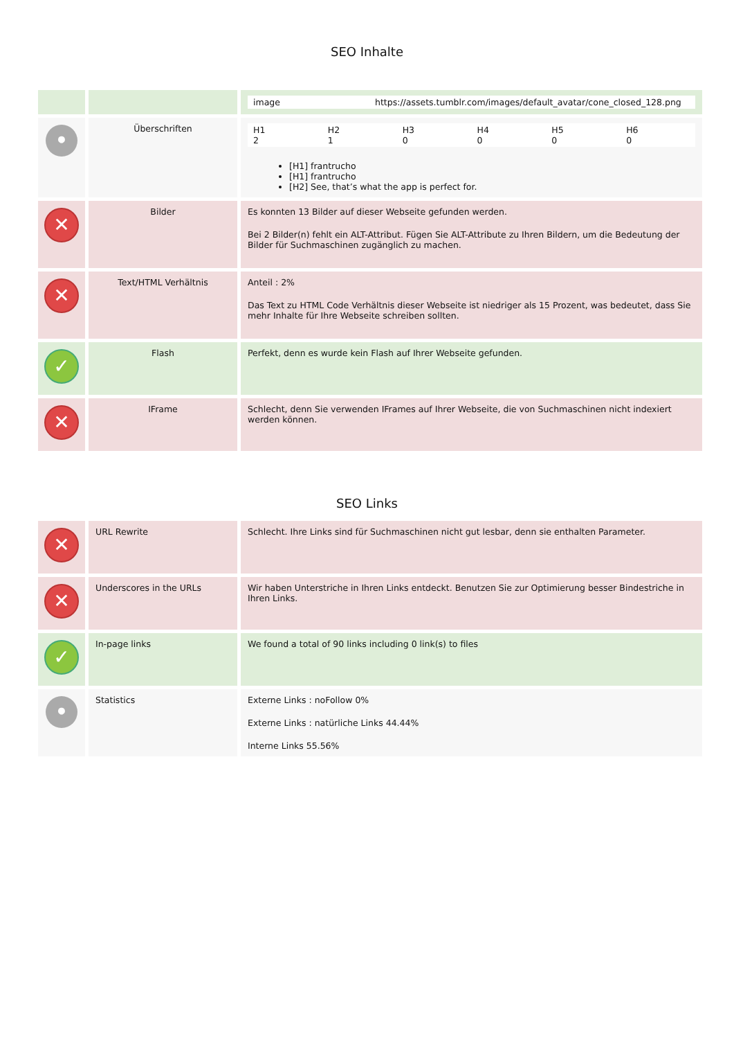SEO Inhalte
| | | / image / https://assets.tumblr.com/images/default_avatar/cone_closed_128.png / |
| • | Überschriften | / H1 2 / H2 1 / H3 0 / H4 0 / H5 0 / H6 0 / [H1] frantrucho [H1] frantrucho [H2] See, that’s what the app is perfect for. |
| ✕ | Bilder | Es konnten 13 Bilder auf dieser Webseite gefunden werden. Bei 2 Bilder(n) fehlt ein ALT-Attribut. Fügen Sie ALT-Attribute zu Ihren Bildern, um die Bedeutung der Bilder für Suchmaschinen zugänglich zu machen. |
| ✕ | Text/HTML Verhältnis | Anteil : 2% Das Text zu HTML Code Verhältnis dieser Webseite ist niedriger als 15 Prozent, was bedeutet, dass Sie mehr Inhalte für Ihre Webseite schreiben sollten. |
| ✓ | Flash | Perfekt, denn es wurde kein Flash auf Ihrer Webseite gefunden. |
| ✕ | IFrame | Schlecht, denn Sie verwenden IFrames auf Ihrer Webseite, die von Suchmaschinen nicht indexiert werden können. |
SEO Links
| ✕ | URL Rewrite | Schlecht. Ihre Links sind für Suchmaschinen nicht gut lesbar, denn sie enthalten Parameter. |
| ✕ | Underscores in the URLs | Wir haben Unterstriche in Ihren Links entdeckt. Benutzen Sie zur Optimierung besser Bindestriche in Ihren Links. |
| ✓ | In-page links | We found a total of 90 links including 0 link(s) to files |
| • | Statistics | Externe Links : noFollow 0% Externe Links : natürliche Links 44.44% Interne Links 55.56% |